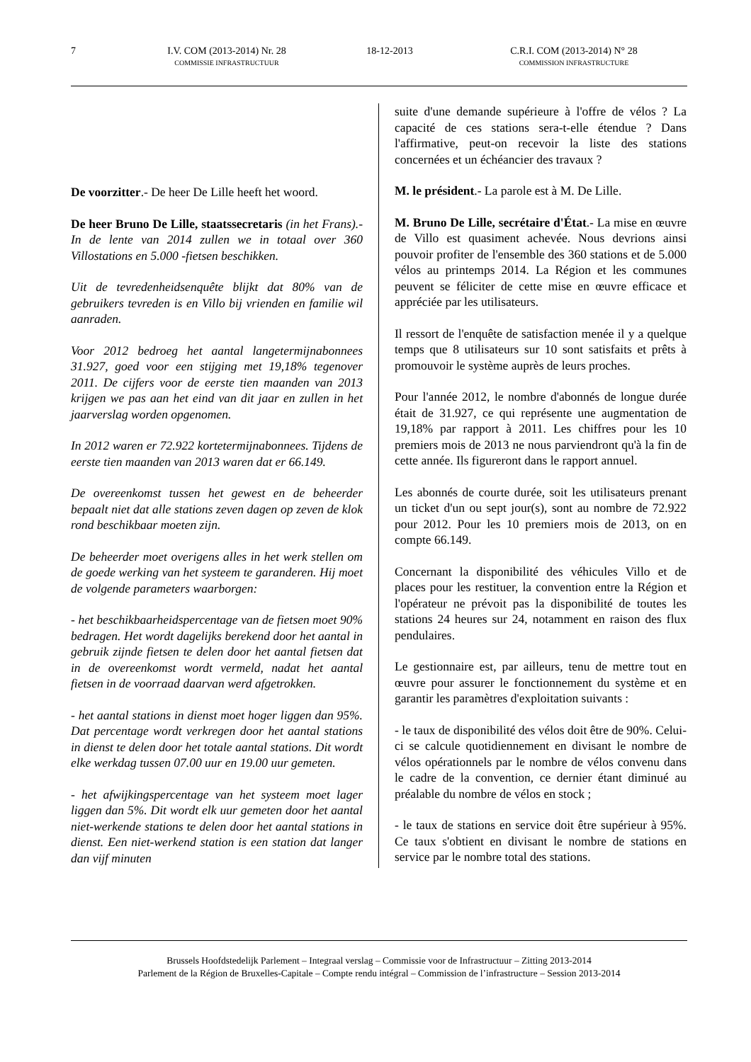7 I.V. COM (2013-2014) Nr. 28
COMMISSIE INFRASTRUCTUUR
18-12-2013 C.R.I. COM (2013-2014) N° 28
COMMISSION INFRASTRUCTURE
De voorzitter.- De heer De Lille heeft het woord.
De heer Bruno De Lille, staatssecretaris (in het Frans).- In de lente van 2014 zullen we in totaal over 360 Villostations en 5.000 -fietsen beschikken.
Uit de tevredenheidsenquête blijkt dat 80% van de gebruikers tevreden is en Villo bij vrienden en familie wil aanraden.
Voor 2012 bedroeg het aantal langetermijnabonnees 31.927, goed voor een stijging met 19,18% tegenover 2011. De cijfers voor de eerste tien maanden van 2013 krijgen we pas aan het eind van dit jaar en zullen in het jaarverslag worden opgenomen.
In 2012 waren er 72.922 kortetermijnabonnees. Tijdens de eerste tien maanden van 2013 waren dat er 66.149.
De overeenkomst tussen het gewest en de beheerder bepaalt niet dat alle stations zeven dagen op zeven de klok rond beschikbaar moeten zijn.
De beheerder moet overigens alles in het werk stellen om de goede werking van het systeem te garanderen. Hij moet de volgende parameters waarborgen:
- het beschikbaarheidspercentage van de fietsen moet 90% bedragen. Het wordt dagelijks berekend door het aantal in gebruik zijnde fietsen te delen door het aantal fietsen dat in de overeenkomst wordt vermeld, nadat het aantal fietsen in de voorraad daarvan werd afgetrokken.
- het aantal stations in dienst moet hoger liggen dan 95%. Dat percentage wordt verkregen door het aantal stations in dienst te delen door het totale aantal stations. Dit wordt elke werkdag tussen 07.00 uur en 19.00 uur gemeten.
- het afwijkingspercentage van het systeem moet lager liggen dan 5%. Dit wordt elk uur gemeten door het aantal niet-werkende stations te delen door het aantal stations in dienst. Een niet-werkend station is een station dat langer dan vijf minuten
suite d'une demande supérieure à l'offre de vélos ? La capacité de ces stations sera-t-elle étendue ? Dans l'affirmative, peut-on recevoir la liste des stations concernées et un échéancier des travaux ?
M. le président.- La parole est à M. De Lille.
M. Bruno De Lille, secrétaire d'État.- La mise en œuvre de Villo est quasiment achevée. Nous devrions ainsi pouvoir profiter de l'ensemble des 360 stations et de 5.000 vélos au printemps 2014. La Région et les communes peuvent se féliciter de cette mise en œuvre efficace et appréciée par les utilisateurs.
Il ressort de l'enquête de satisfaction menée il y a quelque temps que 8 utilisateurs sur 10 sont satisfaits et prêts à promouvoir le système auprès de leurs proches.
Pour l'année 2012, le nombre d'abonnés de longue durée était de 31.927, ce qui représente une augmentation de 19,18% par rapport à 2011. Les chiffres pour les 10 premiers mois de 2013 ne nous parviendront qu'à la fin de cette année. Ils figureront dans le rapport annuel.
Les abonnés de courte durée, soit les utilisateurs prenant un ticket d'un ou sept jour(s), sont au nombre de 72.922 pour 2012. Pour les 10 premiers mois de 2013, on en compte 66.149.
Concernant la disponibilité des véhicules Villo et de places pour les restituer, la convention entre la Région et l'opérateur ne prévoit pas la disponibilité de toutes les stations 24 heures sur 24, notamment en raison des flux pendulaires.
Le gestionnaire est, par ailleurs, tenu de mettre tout en œuvre pour assurer le fonctionnement du système et en garantir les paramètres d'exploitation suivants :
- le taux de disponibilité des vélos doit être de 90%. Celui-ci se calcule quotidiennement en divisant le nombre de vélos opérationnels par le nombre de vélos convenu dans le cadre de la convention, ce dernier étant diminué au préalable du nombre de vélos en stock ;
- le taux de stations en service doit être supérieur à 95%. Ce taux s'obtient en divisant le nombre de stations en service par le nombre total des stations.
Brussels Hoofdstedelijk Parlement – Integraal verslag – Commissie voor de Infrastructuur – Zitting 2013-2014
Parlement de la Région de Bruxelles-Capitale – Compte rendu intégral – Commission de l’infrastructure – Session 2013-2014